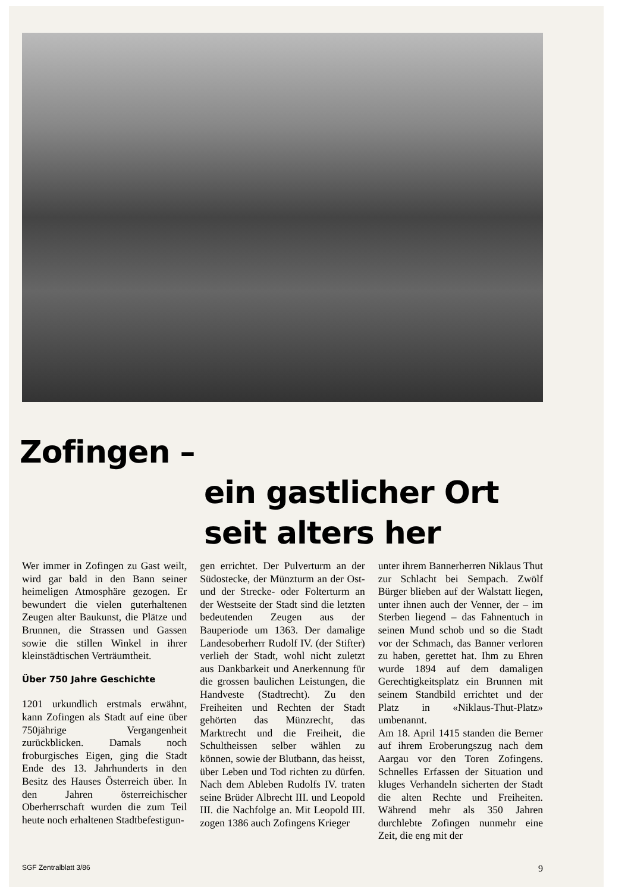Zofingen –
ein gastlicher Ort
seit alters her
Wer immer in Zofingen zu Gast weilt, wird gar bald in den Bann seiner heimeligen Atmosphäre gezogen. Er bewundert die vielen guterhaltenen Zeugen alter Baukunst, die Plätze und Brunnen, die Strassen und Gassen sowie die stillen Winkel in ihrer kleinstädtischen Verträumtheit.
Über 750 Jahre Geschichte
1201 urkundlich erstmals erwähnt, kann Zofingen als Stadt auf eine über 750jährige Vergangenheit zurückblicken. Damals noch froburgisches Eigen, ging die Stadt Ende des 13. Jahrhunderts in den Besitz des Hauses Österreich über. In den Jahren österreichischer Oberherrschaft wurden die zum Teil heute noch erhaltenen Stadtbefestigun-
gen errichtet. Der Pulverturm an der Südostecke, der Münzturm an der Ost- und der Strecke- oder Folterturm an der Westseite der Stadt sind die letzten bedeutenden Zeugen aus der Bauperiode um 1363. Der damalige Landesoberherr Rudolf IV. (der Stifter) verlieh der Stadt, wohl nicht zuletzt aus Dankbarkeit und Anerkennung für die grossen baulichen Leistungen, die Handveste (Stadtrecht). Zu den Freiheiten und Rechten der Stadt gehörten das Münzrecht, das Marktrecht und die Freiheit, die Schultheissen selber wählen zu können, sowie der Blutbann, das heisst, über Leben und Tod richten zu dürfen. Nach dem Ableben Rudolfs IV. traten seine Brüder Albrecht III. und Leopold III. die Nachfolge an. Mit Leopold III. zogen 1386 auch Zofingens Krieger
unter ihrem Bannerherren Niklaus Thut zur Schlacht bei Sempach. Zwölf Bürger blieben auf der Walstatt liegen, unter ihnen auch der Venner, der – im Sterben liegend – das Fahnentuch in seinen Mund schob und so die Stadt vor der Schmach, das Banner verloren zu haben, gerettet hat. Ihm zu Ehren wurde 1894 auf dem damaligen Gerechtigkeitsplatz ein Brunnen mit seinem Standbild errichtet und der Platz in «Niklaus-Thut-Platz» umbenannt.
Am 18. April 1415 standen die Berner auf ihrem Eroberungszug nach dem Aargau vor den Toren Zofingens. Schnelles Erfassen der Situation und kluges Verhandeln sicherten der Stadt die alten Rechte und Freiheiten. Während mehr als 350 Jahren durchlebte Zofingen nunmehr eine Zeit, die eng mit der
SGF Zentralblatt 3/86 9